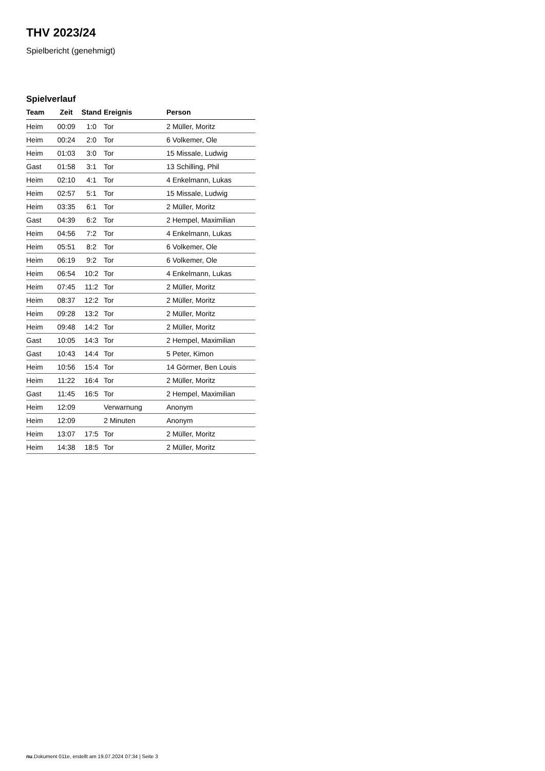THV 2023/24
Spielbericht (genehmigt)
Spielverlauf
| Team | Zeit | Stand | Ereignis | Person |
| --- | --- | --- | --- | --- |
| Heim | 00:09 | 1:0 | Tor | 2 Müller, Moritz |
| Heim | 00:24 | 2:0 | Tor | 6 Volkemer, Ole |
| Heim | 01:03 | 3:0 | Tor | 15 Missale, Ludwig |
| Gast | 01:58 | 3:1 | Tor | 13 Schilling, Phil |
| Heim | 02:10 | 4:1 | Tor | 4 Enkelmann, Lukas |
| Heim | 02:57 | 5:1 | Tor | 15 Missale, Ludwig |
| Heim | 03:35 | 6:1 | Tor | 2 Müller, Moritz |
| Gast | 04:39 | 6:2 | Tor | 2 Hempel, Maximilian |
| Heim | 04:56 | 7:2 | Tor | 4 Enkelmann, Lukas |
| Heim | 05:51 | 8:2 | Tor | 6 Volkemer, Ole |
| Heim | 06:19 | 9:2 | Tor | 6 Volkemer, Ole |
| Heim | 06:54 | 10:2 | Tor | 4 Enkelmann, Lukas |
| Heim | 07:45 | 11:2 | Tor | 2 Müller, Moritz |
| Heim | 08:37 | 12:2 | Tor | 2 Müller, Moritz |
| Heim | 09:28 | 13:2 | Tor | 2 Müller, Moritz |
| Heim | 09:48 | 14:2 | Tor | 2 Müller, Moritz |
| Gast | 10:05 | 14:3 | Tor | 2 Hempel, Maximilian |
| Gast | 10:43 | 14:4 | Tor | 5 Peter, Kimon |
| Heim | 10:56 | 15:4 | Tor | 14 Görmer, Ben Louis |
| Heim | 11:22 | 16:4 | Tor | 2 Müller, Moritz |
| Gast | 11:45 | 16:5 | Tor | 2 Hempel, Maximilian |
| Heim | 12:09 | | Verwarnung | Anonym |
| Heim | 12:09 | | 2 Minuten | Anonym |
| Heim | 13:07 | 17:5 | Tor | 2 Müller, Moritz |
| Heim | 14:38 | 18:5 | Tor | 2 Müller, Moritz |
nu.Dokument 011e, erstellt am 19.07.2024 07:34 | Seite 3